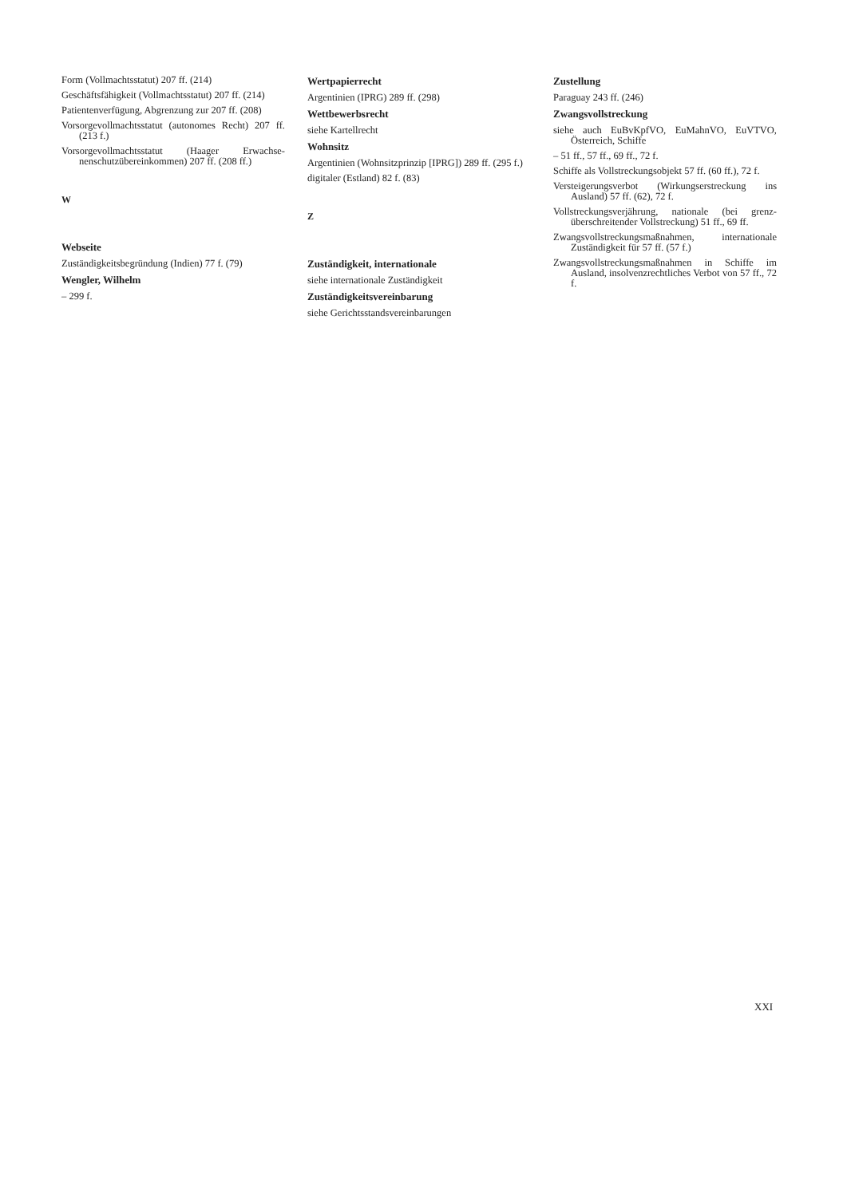Form (Vollmachtsstatut) 207 ff. (214)
Geschäftsfähigkeit (Vollmachtsstatut) 207 ff. (214)
Patientenverfügung, Abgrenzung zur 207 ff. (208)
Vorsorgevollmachtsstatut (autonomes Recht) 207 ff. (213 f.)
Vorsorgevollmachtsstatut (Haager Erwachse­nenschutzübereinkommen) 207 ff. (208 ff.)
W
Webseite
Zuständigkeitsbegründung (Indien) 77 f. (79)
Wengler, Wilhelm
– 299 f.
Wertpapierrecht
Argentinien (IPRG) 289 ff. (298)
Wettbewerbsrecht
siehe Kartellrecht
Wohnsitz
Argentinien (Wohnsitzprinzip [IPRG]) 289 ff. (295 f.)
digitaler (Estland) 82 f. (83)
Z
Zuständigkeit, internationale
siehe internationale Zuständigkeit
Zuständigkeitsvereinbarung
siehe Gerichtsstandsvereinbarungen
Zustellung
Paraguay 243 ff. (246)
Zwangsvollstreckung
siehe auch EuBvKpfVO, EuMahnVO, EuVTVO, Österreich, Schiffe
– 51 ff., 57 ff., 69 ff., 72 f.
Schiffe als Vollstreckungsobjekt 57 ff. (60 ff.), 72 f.
Versteigerungsverbot (Wirkungserstreckung ins Ausland) 57 ff. (62), 72 f.
Vollstreckungsverjährung, nationale (bei grenz­überschreitender Vollstreckung) 51 ff., 69 ff.
Zwangsvollstreckungsmaßnahmen, internatio­nale Zuständigkeit für 57 ff. (57 f.)
Zwangsvollstreckungsmaßnahmen in Schiffe im Ausland, insolvenzrechtliches Verbot von 57 ff., 72 f.
XXI